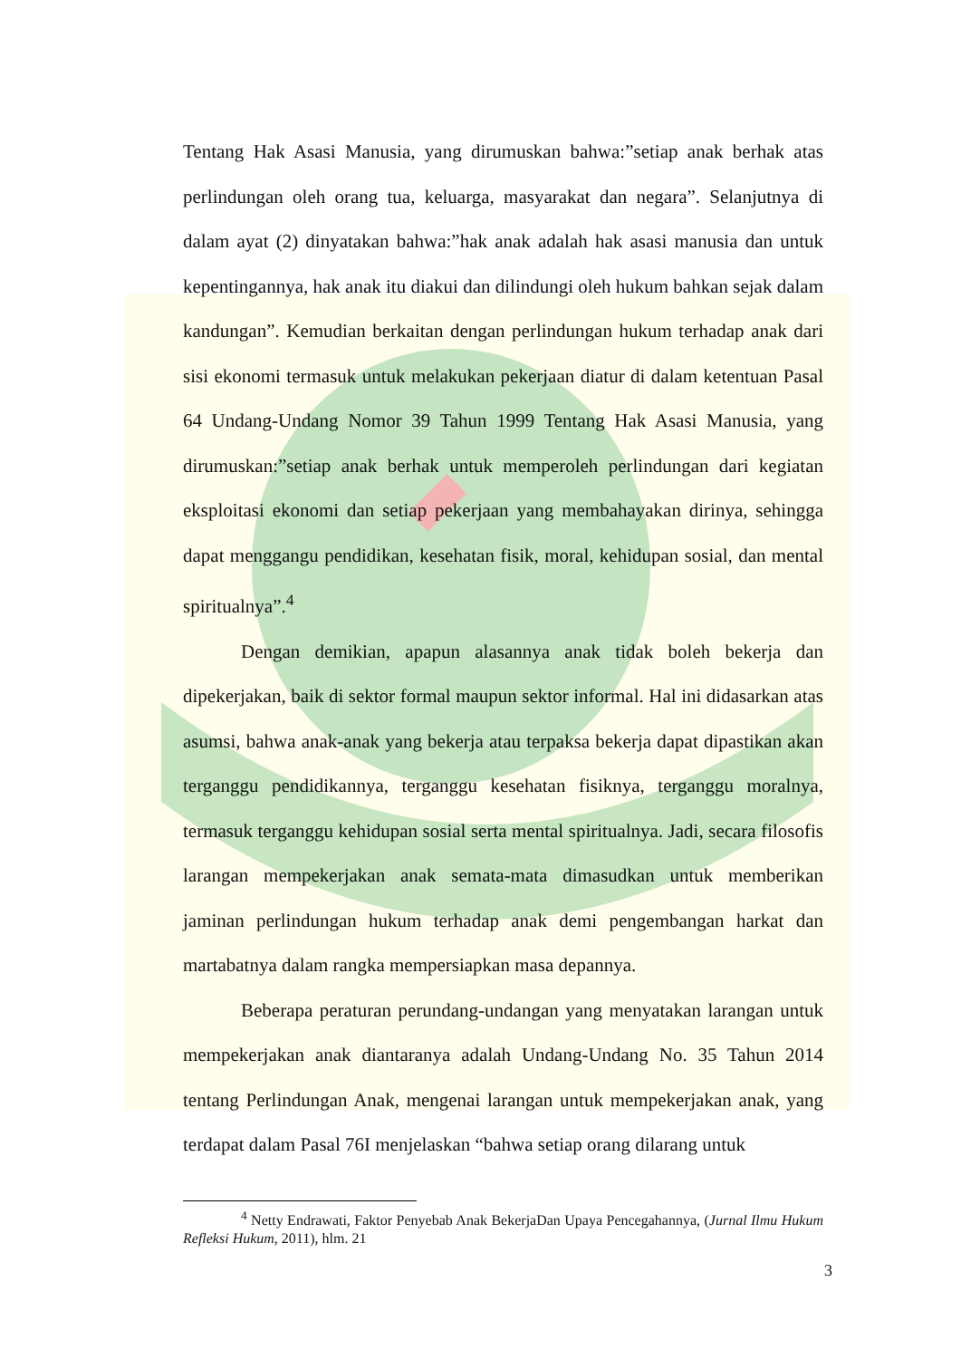Tentang Hak Asasi Manusia, yang dirumuskan bahwa:”setiap anak berhak atas perlindungan oleh orang tua, keluarga, masyarakat dan negara”. Selanjutnya di dalam ayat (2) dinyatakan bahwa:”hak anak adalah hak asasi manusia dan untuk kepentingannya, hak anak itu diakui dan dilindungi oleh hukum bahkan sejak dalam kandungan”. Kemudian berkaitan dengan perlindungan hukum terhadap anak dari sisi ekonomi termasuk untuk melakukan pekerjaan diatur di dalam ketentuan Pasal 64 Undang-Undang Nomor 39 Tahun 1999 Tentang Hak Asasi Manusia, yang dirumuskan:”setiap anak berhak untuk memperoleh perlindungan dari kegiatan eksploitasi ekonomi dan setiap pekerjaan yang membahayakan dirinya, sehingga dapat menggangu pendidikan, kesehatan fisik, moral, kehidupan sosial, dan mental spiritualnya”.<sup>4</sup>
Dengan demikian, apapun alasannya anak tidak boleh bekerja dan dipekerjakan, baik di sektor formal maupun sektor informal. Hal ini didasarkan atas asumsi, bahwa anak-anak yang bekerja atau terpaksa bekerja dapat dipastikan akan terganggu pendidikannya, terganggu kesehatan fisiknya, terganggu moralnya, termasuk terganggu kehidupan sosial serta mental spiritualnya. Jadi, secara filosofis larangan mempekerjakan anak semata-mata dimasudkan untuk memberikan jaminan perlindungan hukum terhadap anak demi pengembangan harkat dan martabatnya dalam rangka mempersiapkan masa depannya.
Beberapa peraturan perundang-undangan yang menyatakan larangan untuk mempekerjakan anak diantaranya adalah Undang-Undang No. 35 Tahun 2014 tentang Perlindungan Anak, mengenai larangan untuk mempekerjakan anak, yang terdapat dalam Pasal 76I menjelaskan “bahwa setiap orang dilarang untuk
<sup>4</sup> Netty Endrawati, Faktor Penyebab Anak BekerjaDan Upaya Pencegahannya, (Jurnal Ilmu Hukum Refleksi Hukum, 2011), hlm. 21
3